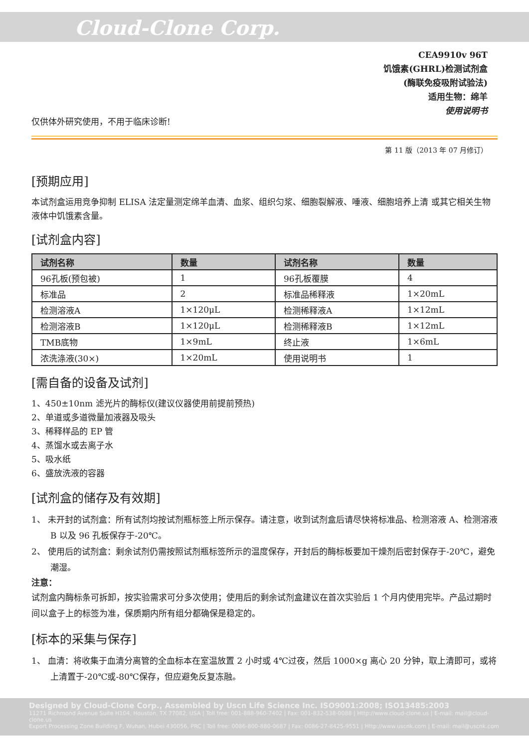Cloud-Clone Corp.
CEA9910v 96T
饥饿素(GHRL)检测试剂盒
(酶联免疫吸附试验法)
适用生物：绵羊
使用说明书
仅供体外研究使用，不用于临床诊断!
第 11 版（2013 年 07 月修订）
[预期应用]
本试剂盒运用竞争抑制 ELISA 法定量测定绵羊血清、血浆、组织匀浆、细胞裂解液、唾液、细胞培养上清 或其它相关生物液体中饥饿素含量。
[试剂盒内容]
| 试剂名称 | 数量 | 试剂名称 | 数量 |
| --- | --- | --- | --- |
| 96孔板(预包被) | 1 | 96孔板覆膜 | 4 |
| 标准品 | 2 | 标准品稀释液 | 1×20mL |
| 检测溶液A | 1×120μL | 检测稀释液A | 1×12mL |
| 检测溶液B | 1×120μL | 检测稀释液B | 1×12mL |
| TMB底物 | 1×9mL | 终止液 | 1×6mL |
| 浓洗涤液(30×) | 1×20mL | 使用说明书 | 1 |
[需自备的设备及试剂]
1、450±10nm 滤光片的酶标仪(建议仪器使用前提前预热)
2、单道或多道微量加液器及吸头
3、稀释样品的 EP 管
4、蒸馏水或去离子水
5、吸水纸
6、盛放洗液的容器
[试剂盒的储存及有效期]
1、 未开封的试剂盒：所有试剂均按试剂瓶标签上所示保存。请注意，收到试剂盒后请尽快将标准品、检测溶液 A、检测溶液 B 以及 96 孔板保存于-20℃。
2、 使用后的试剂盒：剩余试剂仍需按照试剂瓶标签所示的温度保存，开封后的酶标板要加干燥剂后密封保存于-20℃，避免潮湿。
注意：
试剂盒内酶标条可拆卸，按实验需求可分多次使用；使用后的剩余试剂盒建议在首次实验后 1 个月内使用完毕。产品过期时间以盒子上的标签为准，保质期内所有组分都确保是稳定的。
[标本的采集与保存]
1、 血清：将收集于血清分离管的全血标本在室温放置 2 小时或 4℃过夜，然后 1000×g 离心 20 分钟，取上清即可，或将上清置于-20℃或-80℃保存，但应避免反复冻融。
Designed by Cloud-Clone Corp., Assembled by Uscn Life Science Inc. ISO9001:2008; ISO13485:2003
11271 Richmond Avenue Suite H104, Houston, TX 77082, USA | Toll free: 001-888-960-7402 | Fax: 001-832-538-0088 | Http://www.cloud-clone.us | E-mail: mail@cloud-clone.us
Export Processing Zone Building F, Wuhan, Hubei 430056, PRC | Toll free: 0086-800-880-0687 | Fax: 0086-27-8425-9551 | Http://www.uscnk.com | E-mail: mail@uscnk.com